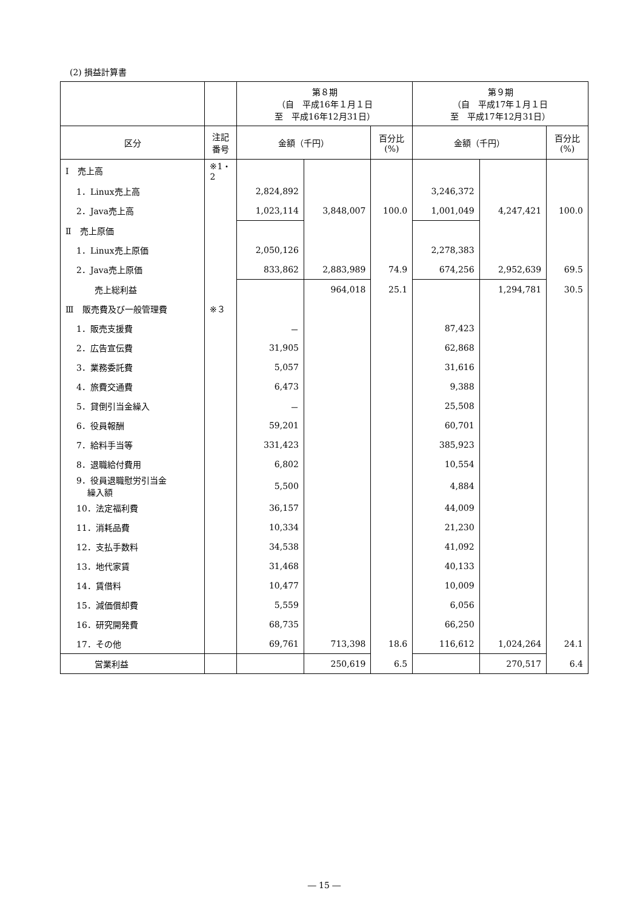(2) 損益計算書
| | | 第８期 （自 平成16年１月１日 至 平成16年12月31日） | | | 第９期 （自 平成17年１月１日 至 平成17年12月31日） | | |
| --- | --- | --- | --- | --- | --- | --- | --- |
| 区分 | 注記 番号 | 金額（千円） | | 百分比 (%) | 金額（千円） | | 百分比 (%) |
| Ⅰ 売上高 | ※1・2 | | | | | | |
| 1．Linux売上高 | | 2,824,892 | | | 3,246,372 | | |
| 2．Java売上高 | | 1,023,114 | 3,848,007 | 100.0 | 1,001,049 | 4,247,421 | 100.0 |
| Ⅱ 売上原価 | | | | | | | |
| 1．Linux売上原価 | | 2,050,126 | | | 2,278,383 | | |
| 2．Java売上原価 | | 833,862 | 2,883,989 | 74.9 | 674,256 | 2,952,639 | 69.5 |
| 売上総利益 | | | 964,018 | 25.1 | | 1,294,781 | 30.5 |
| Ⅲ 販売費及び一般管理費 | ※３ | | | | | | |
| 1．販売支援費 | | － | | | 87,423 | | |
| 2．広告宣伝費 | | 31,905 | | | 62,868 | | |
| 3．業務委託費 | | 5,057 | | | 31,616 | | |
| 4．旅費交通費 | | 6,473 | | | 9,388 | | |
| 5．貸倒引当金繰入 | | － | | | 25,508 | | |
| 6．役員報酬 | | 59,201 | | | 60,701 | | |
| 7．給料手当等 | | 331,423 | | | 385,923 | | |
| 8．退職給付費用 | | 6,802 | | | 10,554 | | |
| 9．役員退職慰労引当金 繰入額 | | 5,500 | | | 4,884 | | |
| 10．法定福利費 | | 36,157 | | | 44,009 | | |
| 11．消耗品費 | | 10,334 | | | 21,230 | | |
| 12．支払手数料 | | 34,538 | | | 41,092 | | |
| 13．地代家賃 | | 31,468 | | | 40,133 | | |
| 14．賃借料 | | 10,477 | | | 10,009 | | |
| 15．減価償却費 | | 5,559 | | | 6,056 | | |
| 16．研究開発費 | | 68,735 | | | 66,250 | | |
| 17．その他 | | 69,761 | 713,398 | 18.6 | 116,612 | 1,024,264 | 24.1 |
| 営業利益 | | | 250,619 | 6.5 | | 270,517 | 6.4 |
― 15 ―